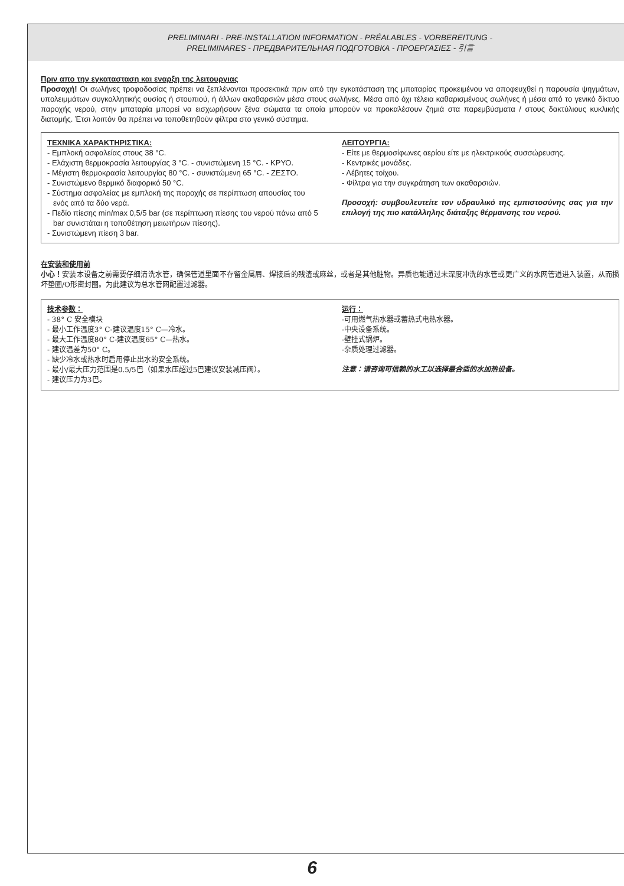PRELIMINARI - PRE-INSTALLATION INFORMATION - PRÉALABLES - VORBEREITUNG -
PRELIMINARES - ПРЕДВАРИТЕЛЬНАЯ ПОДГОТОВКА - ΠΡΟΕΡΓΑΣΙΕΣ - 引言
Πριν απο την εγκατασταση και εναρξη της λειτουργιας
Προσοχή! Οι σωλήνες τροφοδοσίας πρέπει να ξεπλένονται προσεκτικά πριν από την εγκατάσταση της μπαταρίας προκειμένου να αποφευχθεί η παρουσία ψηγμάτων, υπολειμμάτων συγκολλητικής ουσίας ή στουπιού, ή άλλων ακαθαρσιών μέσα στους σωλήνες. Μέσα από όχι τέλεια καθαρισμένους σωλήνες ή μέσα από το γενικό δίκτυο παροχής νερού, στην μπαταρία μπορεί να εισχωρήσουν ξένα σώματα τα οποία μπορούν να προκαλέσουν ζημιά στα παρεμβύσματα / στους δακτύλιους κυκλικής διατομής. Έτσι λοιπόν θα πρέπει να τοποθετηθούν φίλτρα στο γενικό σύστημα.
ΤΕΧΝΙΚΑ ΧΑΡΑΚΤΗΡΙΣΤΙΚΑ:
- Εμπλοκή ασφαλείας στους 38 °C.
- Ελάχιστη θερμοκρασία λειτουργίας 3 °C. - συνιστώμενη 15 °C. - ΚΡΥΟ.
- Μέγιστη θερμοκρασία λειτουργίας 80 °C. - συνιστώμενη 65 °C. - ΖΕΣΤΟ.
- Συνιστώμενο θερμικό διαφορικό 50 °C.
- Σύστημα ασφαλείας με εμπλοκή της παροχής σε περίπτωση απουσίας του ενός από τα δύο νερά.
- Πεδίο πίεσης min/max 0,5/5 bar (σε περίπτωση πίεσης του νερού πάνω από 5 bar συνιστάται η τοποθέτηση μειωτήρων πίεσης).
- Συνιστώμενη πίεση 3 bar.
ΛΕΙΤΟΥΡΓΙΑ:
- Είτε με θερμοσίφωνες αερίου είτε με ηλεκτρικούς συσσώρευσης.
- Κεντρικές μονάδες.
- Λέβητες τοίχου.
- Φίλτρα για την συγκράτηση των ακαθαρσιών.
Προσοχή: συμβουλευτείτε τον υδραυλικό της εμπιστοσύνης σας για την επιλογή της πιο κατάλληλης διάταξης θέρμανσης του νερού.
在安装和使用前
小心！安装本设备之前需要仔细清洗水管，确保管道里面不存留金属屑、焊接后的残渣或麻丝，或者是其他脏物。异质也能通过未深度冲洗的水管或更广义的水网管道进入装置，从而损坏垫圈/O形密封圈。为此建议为总水管网配置过滤器。
技术参数：
- 38° C 安全模块
- 最小工作温度3° C-建议温度15° C—冷水。
- 最大工作温度80° C-建议温度65° C—热水。
- 建议温差为50° C。
- 缺少冷水或热水时启用停止出水的安全系统。
- 最小/最大压力范围是0.5/5巴（如果水压超过5巴建议安装减压阀）。
- 建议压力为3巴。
运行：
-可用燃气热水器或蓄热式电热水器。
-中央设备系统。
-壁挂式锅炉。
-杂质处理过滤器。
注意：请咨询可信赖的水工以选择最合适的水加热设备。
6